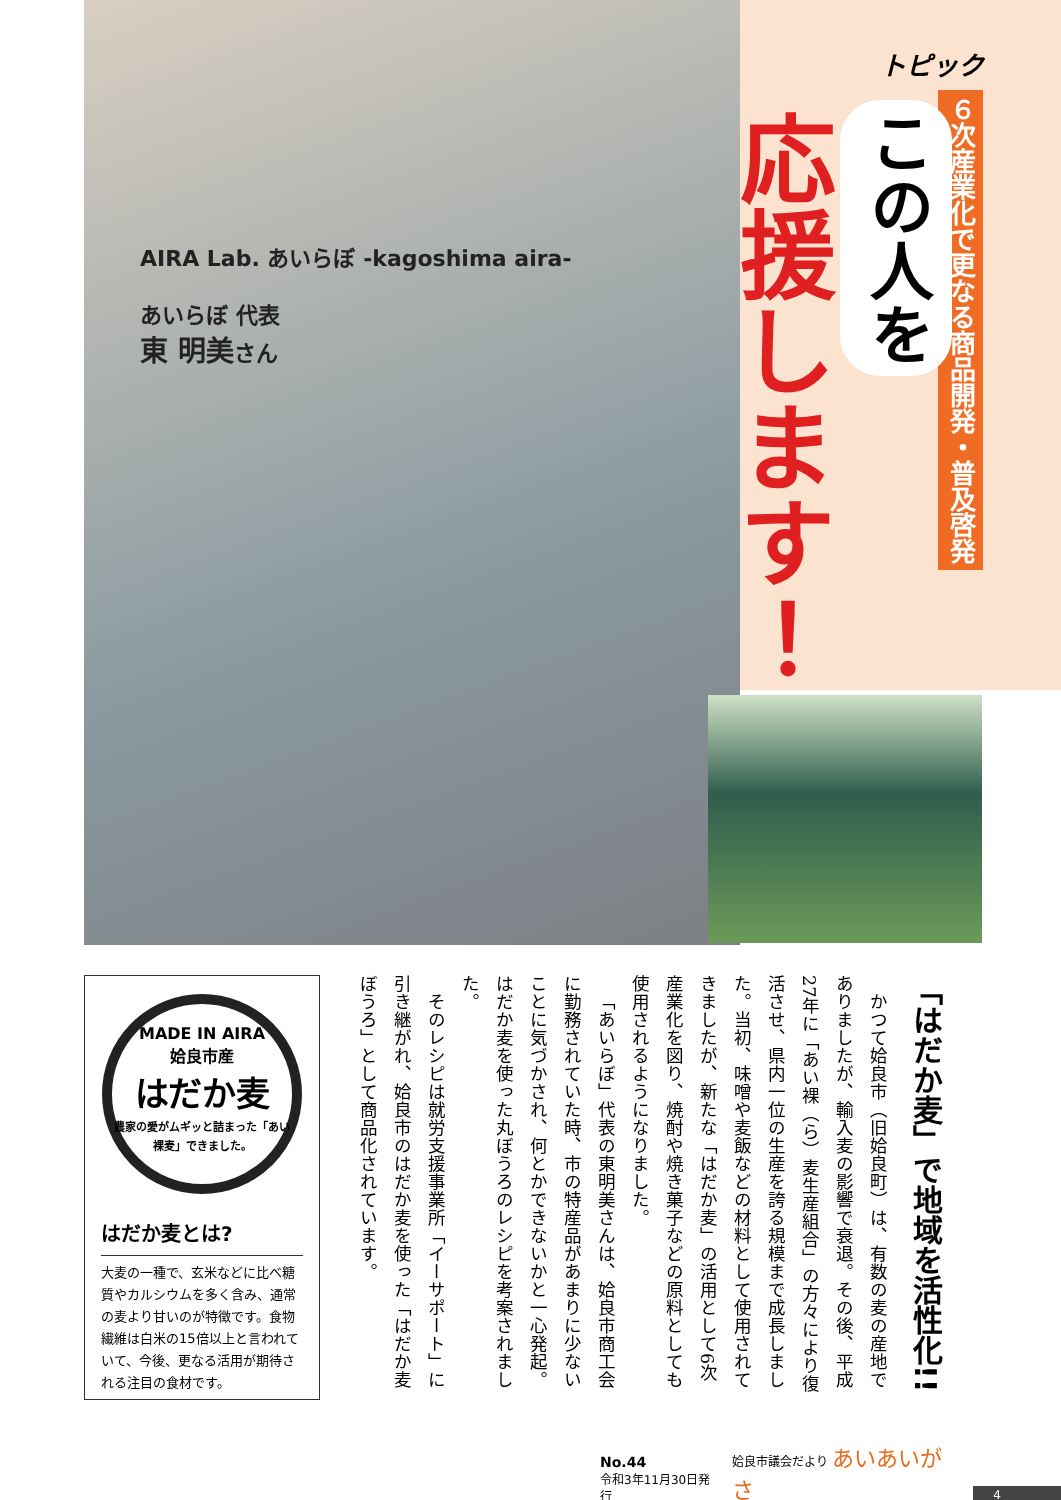トピック
６次産業化で更なる商品開発・普及啓発
この人を
応援します！
AIRA Lab. あいらぼ -kagoshima aira-
あいらぼ 代表
東 明美さん
MADE IN AIRA
姶良市産
はだか麦
農家の愛がムギッと詰まった「あい裸麦」できました。
はだか麦とは?
大麦の一種で、玄米などに比べ糖質やカルシウムを多く含み、通常の麦より甘いのが特徴です。食物繊維は白米の15倍以上と言われていて、今後、更なる活用が期待される注目の食材です。
「はだか麦」で地域を活性化!!
かつて姶良市（旧姶良町）は、有数の麦の産地でありましたが、輸入麦の影響で衰退。その後、平成27年に「あい裸（ら）麦生産組合」の方々により復活させ、県内一位の生産を誇る規模まで成長しました。当初、味噌や麦飯などの材料として使用されてきましたが、新たな「はだか麦」の活用として6次産業化を図り、焼酎や焼き菓子などの原料としても使用されるようになりました。
「あいらぼ」代表の東明美さんは、姶良市商工会に勤務されていた時、市の特産品があまりに少ないことに気づかされ、何とかできないかと一心発起。はだか麦を使った丸ぼうろのレシピを考案されました。
そのレシピは就労支援事業所「イーサポート」に引き継がれ、姶良市のはだか麦を使った「はだか麦ぼうろ」として商品化されています。
No.44
令和3年11月30日発行
姶良市議会だより あいあいがさ
4